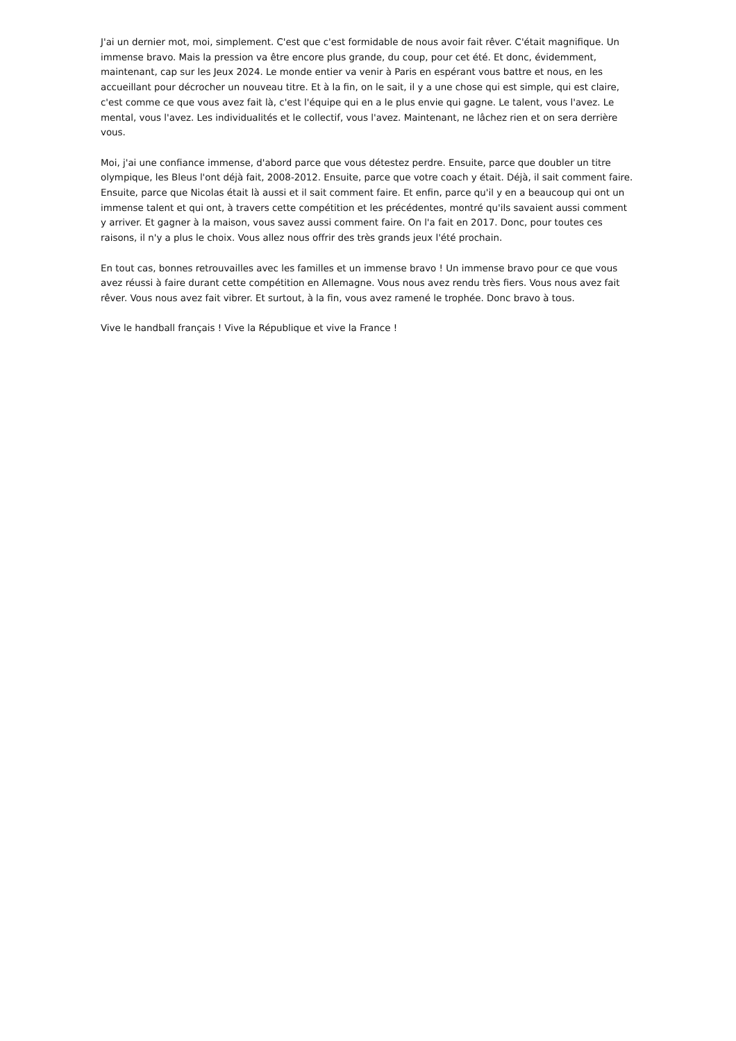J'ai un dernier mot, moi, simplement. C'est que c'est formidable de nous avoir fait rêver. C'était magnifique. Un immense bravo. Mais la pression va être encore plus grande, du coup, pour cet été. Et donc, évidemment, maintenant, cap sur les Jeux 2024. Le monde entier va venir à Paris en espérant vous battre et nous, en les accueillant pour décrocher un nouveau titre. Et à la fin, on le sait, il y a une chose qui est simple, qui est claire, c'est comme ce que vous avez fait là, c'est l'équipe qui en a le plus envie qui gagne. Le talent, vous l'avez. Le mental, vous l'avez. Les individualités et le collectif, vous l'avez. Maintenant, ne lâchez rien et on sera derrière vous.
Moi, j'ai une confiance immense, d'abord parce que vous détestez perdre. Ensuite, parce que doubler un titre olympique, les Bleus l'ont déjà fait, 2008-2012. Ensuite, parce que votre coach y était. Déjà, il sait comment faire. Ensuite, parce que Nicolas était là aussi et il sait comment faire. Et enfin, parce qu'il y en a beaucoup qui ont un immense talent et qui ont, à travers cette compétition et les précédentes, montré qu'ils savaient aussi comment y arriver. Et gagner à la maison, vous savez aussi comment faire. On l'a fait en 2017. Donc, pour toutes ces raisons, il n'y a plus le choix. Vous allez nous offrir des très grands jeux l'été prochain.
En tout cas, bonnes retrouvailles avec les familles et un immense bravo ! Un immense bravo pour ce que vous avez réussi à faire durant cette compétition en Allemagne. Vous nous avez rendu très fiers. Vous nous avez fait rêver. Vous nous avez fait vibrer. Et surtout, à la fin, vous avez ramené le trophée. Donc bravo à tous.
Vive le handball français ! Vive la République et vive la France !